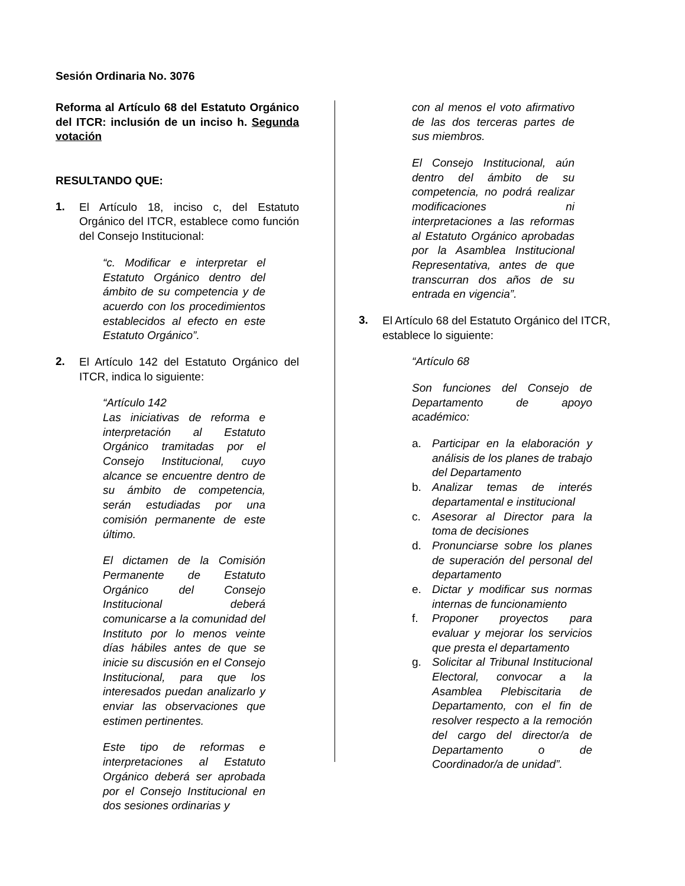Sesión Ordinaria No. 3076
Reforma al Artículo 68 del Estatuto Orgánico del ITCR: inclusión de un inciso h. Segunda votación
RESULTANDO QUE:
1.
El Artículo 18, inciso c, del Estatuto Orgánico del ITCR, establece como función del Consejo Institucional:
“c. Modificar e interpretar el Estatuto Orgánico dentro del ámbito de su competencia y de acuerdo con los procedimientos establecidos al efecto en este Estatuto Orgánico”.
2.
El Artículo 142 del Estatuto Orgánico del ITCR, indica lo siguiente:
“Artículo 142
Las iniciativas de reforma e interpretación al Estatuto Orgánico tramitadas por el Consejo Institucional, cuyo alcance se encuentre dentro de su ámbito de competencia, serán estudiadas por una comisión permanente de este último.
El dictamen de la Comisión Permanente de Estatuto Orgánico del Consejo Institucional deberá comunicarse a la comunidad del Instituto por lo menos veinte días hábiles antes de que se inicie su discusión en el Consejo Institucional, para que los interesados puedan analizarlo y enviar las observaciones que estimen pertinentes.
Este tipo de reformas e interpretaciones al Estatuto Orgánico deberá ser aprobada por el Consejo Institucional en dos sesiones ordinarias y
con al menos el voto afirmativo de las dos terceras partes de sus miembros.
El Consejo Institucional, aún dentro del ámbito de su competencia, no podrá realizar modificaciones ni interpretaciones a las reformas al Estatuto Orgánico aprobadas por la Asamblea Institucional Representativa, antes de que transcurran dos años de su entrada en vigencia”.
3.
El Artículo 68 del Estatuto Orgánico del ITCR, establece lo siguiente:
“Artículo 68
Son funciones del Consejo de Departamento de apoyo académico:
a. Participar en la elaboración y análisis de los planes de trabajo del Departamento
b. Analizar temas de interés departamental e institucional
c. Asesorar al Director para la toma de decisiones
d. Pronunciarse sobre los planes de superación del personal del departamento
e. Dictar y modificar sus normas internas de funcionamiento
f. Proponer proyectos para evaluar y mejorar los servicios que presta el departamento
g. Solicitar al Tribunal Institucional Electoral, convocar a la Asamblea Plebiscitaria de Departamento, con el fin de resolver respecto a la remoción del cargo del director/a de Departamento o de Coordinador/a de unidad”.